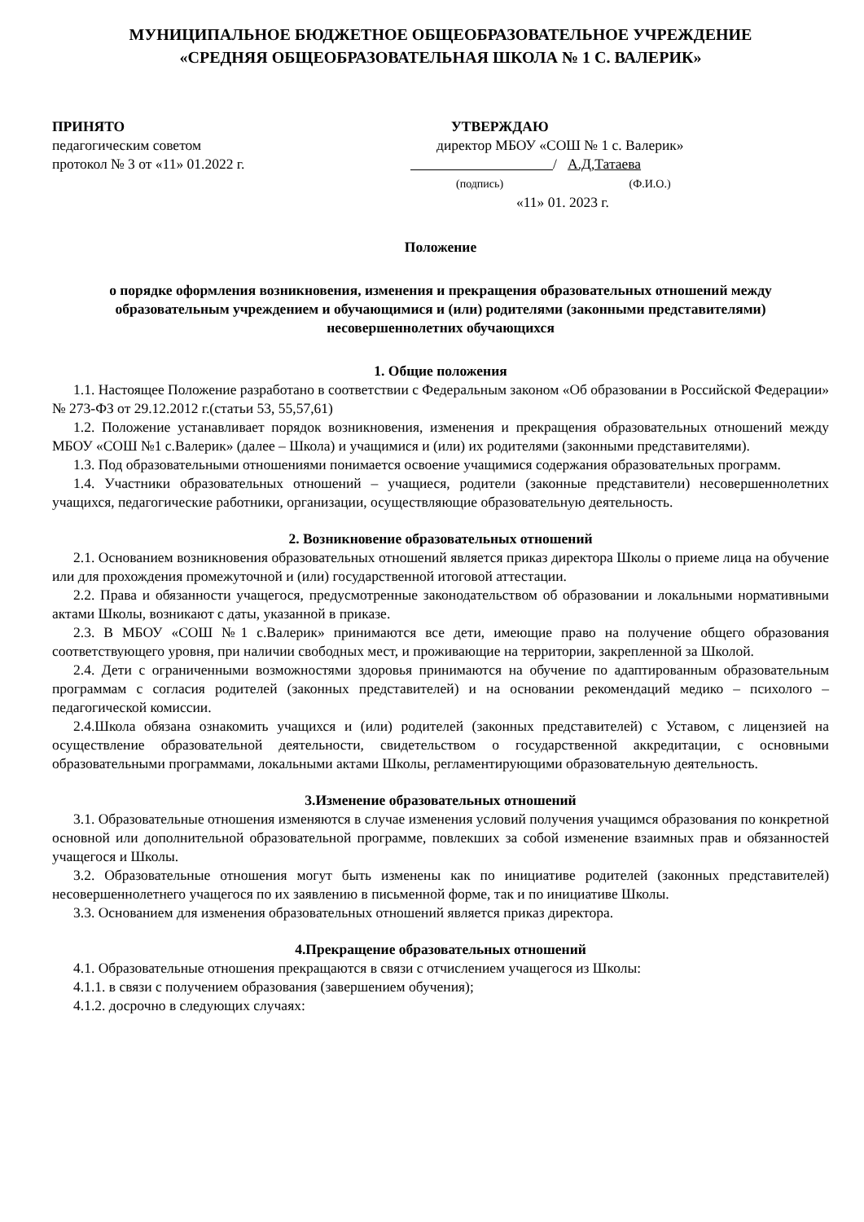МУНИЦИПАЛЬНОЕ БЮДЖЕТНОЕ ОБЩЕОБРАЗОВАТЕЛЬНОЕ УЧРЕЖДЕНИЕ
«СРЕДНЯЯ ОБЩЕОБРАЗОВАТЕЛЬНАЯ ШКОЛА № 1 С. ВАЛЕРИК»
ПРИНЯТО
педагогическим советом
протокол № 3 от «11» 01.2022 г.
УТВЕРЖДАЮ
директор МБОУ «СОШ № 1 с. Валерик»
/ А.Д,Татаева
(подпись) (Ф.И.О.)
«11» 01. 2023 г.
Положение
о порядке оформления возникновения, изменения и прекращения образовательных отношений между образовательным учреждением и обучающимися и (или) родителями (законными представителями) несовершеннолетних обучающихся
1. Общие положения
1.1. Настоящее Положение разработано в соответствии с Федеральным законом «Об образовании в Российской Федерации» № 273-ФЗ от 29.12.2012 г.(статьи 53, 55,57,61)
1.2. Положение устанавливает порядок возникновения, изменения и прекращения образовательных отношений между МБОУ «СОШ №1 с.Валерик» (далее – Школа) и учащимися и (или) их родителями (законными представителями).
1.3. Под образовательными отношениями понимается освоение учащимися содержания образовательных программ.
1.4. Участники образовательных отношений – учащиеся, родители (законные представители) несовершеннолетних учащихся, педагогические работники, организации, осуществляющие образовательную деятельность.
2. Возникновение образовательных отношений
2.1. Основанием возникновения образовательных отношений является приказ директора Школы о приеме лица на обучение или для прохождения промежуточной и (или) государственной итоговой аттестации.
2.2. Права и обязанности учащегося, предусмотренные законодательством об образовании и локальными нормативными актами Школы, возникают с даты, указанной в приказе.
2.3. В МБОУ «СОШ №1 с.Валерик» принимаются все дети, имеющие право на получение общего образования соответствующего уровня, при наличии свободных мест, и проживающие на территории, закрепленной за Школой.
2.4. Дети с ограниченными возможностями здоровья принимаются на обучение по адаптированным образовательным программам с согласия родителей (законных представителей) и на основании рекомендаций медико – психолого – педагогической комиссии.
2.4.Школа обязана ознакомить учащихся и (или) родителей (законных представителей) с Уставом, с лицензией на осуществление образовательной деятельности, свидетельством о государственной аккредитации, с основными образовательными программами, локальными актами Школы, регламентирующими образовательную деятельность.
3.Изменение образовательных отношений
3.1. Образовательные отношения изменяются в случае изменения условий получения учащимся образования по конкретной основной или дополнительной образовательной программе, повлекших за собой изменение взаимных прав и обязанностей учащегося и Школы.
3.2. Образовательные отношения могут быть изменены как по инициативе родителей (законных представителей) несовершеннолетнего учащегося по их заявлению в письменной форме, так и по инициативе Школы.
3.3. Основанием для изменения образовательных отношений является приказ директора.
4.Прекращение образовательных отношений
4.1. Образовательные отношения прекращаются в связи с отчислением учащегося из Школы:
4.1.1. в связи с получением образования (завершением обучения);
4.1.2. досрочно в следующих случаях: